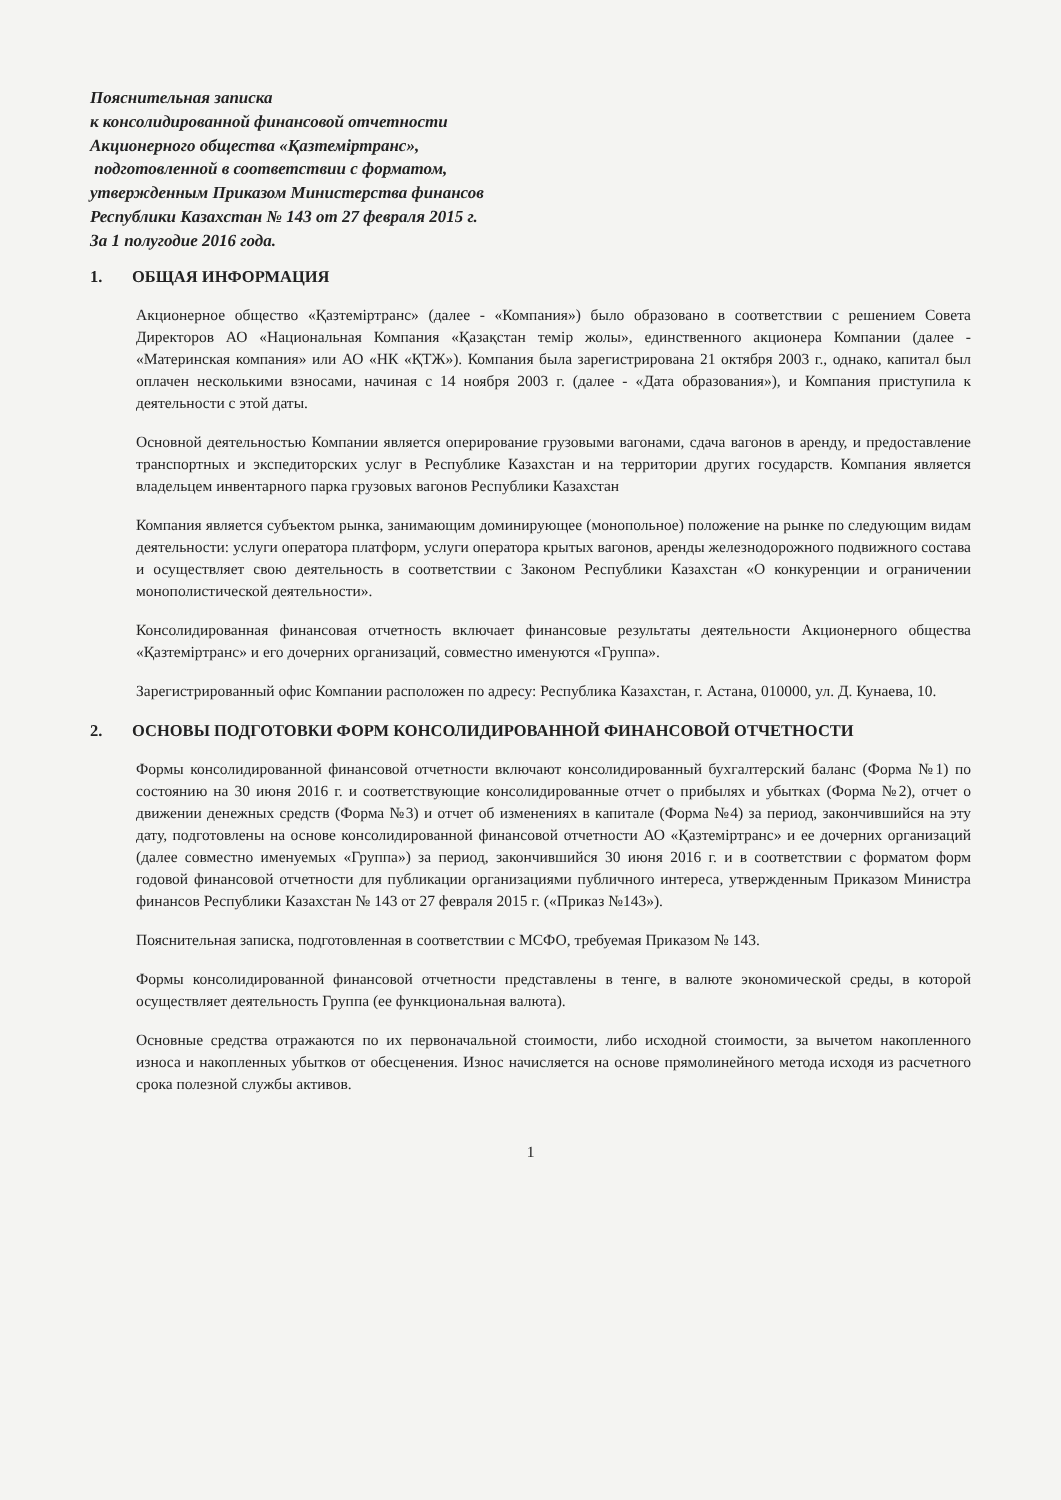Пояснительная записка
к консолидированной финансовой отчетности
Акционерного общества «Қазтеміртранс»,
подготовленной в соответствии с форматом,
утвержденным Приказом Министерства финансов
Республики Казахстан № 143 от 27 февраля 2015 г.
За 1 полугодие 2016 года.
1. ОБЩАЯ ИНФОРМАЦИЯ
Акционерное общество «Қазтеміртранс» (далее - «Компания») было образовано в соответствии с решением Совета Директоров АО «Национальная Компания «Қазақстан темір жолы», единственного акционера Компании (далее - «Материнская компания» или АО «НК «ҚТЖ»). Компания была зарегистрирована 21 октября 2003 г., однако, капитал был оплачен несколькими взносами, начиная с 14 ноября 2003 г. (далее - «Дата образования»), и Компания приступила к деятельности с этой даты.
Основной деятельностью Компании является оперирование грузовыми вагонами, сдача вагонов в аренду, и предоставление транспортных и экспедиторских услуг в Республике Казахстан и на территории других государств. Компания является владельцем инвентарного парка грузовых вагонов Республики Казахстан
Компания является субъектом рынка, занимающим доминирующее (монопольное) положение на рынке по следующим видам деятельности: услуги оператора платформ, услуги оператора крытых вагонов, аренды железнодорожного подвижного состава и осуществляет свою деятельность в соответствии с Законом Республики Казахстан «О конкуренции и ограничении монополистической деятельности».
Консолидированная финансовая отчетность включает финансовые результаты деятельности Акционерного общества «Қазтеміртранс» и его дочерних организаций, совместно именуются «Группа».
Зарегистрированный офис Компании расположен по адресу: Республика Казахстан, г. Астана, 010000, ул. Д. Кунаева, 10.
2. ОСНОВЫ ПОДГОТОВКИ ФОРМ КОНСОЛИДИРОВАННОЙ ФИНАНСОВОЙ ОТЧЕТНОСТИ
Формы консолидированной финансовой отчетности включают консолидированный бухгалтерский баланс (Форма №1) по состоянию на 30 июня 2016 г. и соответствующие консолидированные отчет о прибылях и убытках (Форма №2), отчет о движении денежных средств (Форма №3) и отчет об изменениях в капитале (Форма №4) за период, закончившийся на эту дату, подготовлены на основе консолидированной финансовой отчетности АО «Қазтеміртранс» и ее дочерних организаций (далее совместно именуемых «Группа») за период, закончившийся 30 июня 2016 г. и в соответствии с форматом форм годовой финансовой отчетности для публикации организациями публичного интереса, утвержденным Приказом Министра финансов Республики Казахстан № 143 от 27 февраля 2015 г. («Приказ №143»).
Пояснительная записка, подготовленная в соответствии с МСФО, требуемая Приказом № 143.
Формы консолидированной финансовой отчетности представлены в тенге, в валюте экономической среды, в которой осуществляет деятельность Группа (ее функциональная валюта).
Основные средства отражаются по их первоначальной стоимости, либо исходной стоимости, за вычетом накопленного износа и накопленных убытков от обесценения. Износ начисляется на основе прямолинейного метода исходя из расчетного срока полезной службы активов.
1